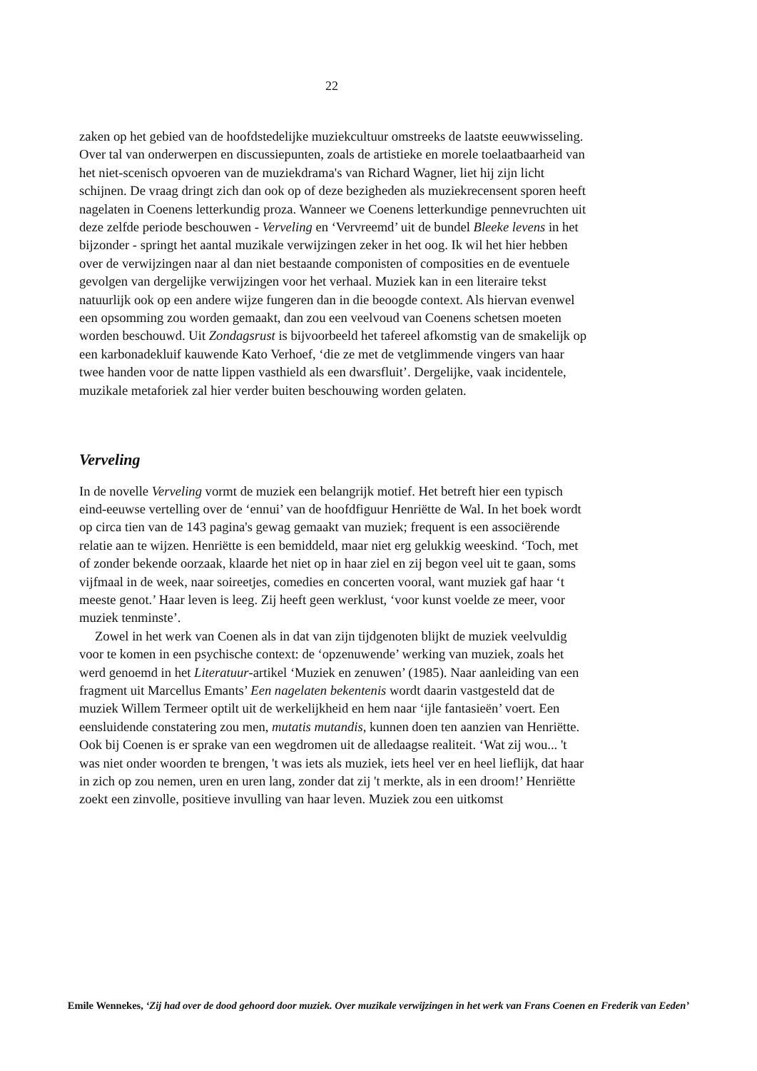22
zaken op het gebied van de hoofdstedelijke muziekcultuur omstreeks de laatste eeuwwisseling. Over tal van onderwerpen en discussiepunten, zoals de artistieke en morele toelaatbaarheid van het niet-scenisch opvoeren van de muziekdrama's van Richard Wagner, liet hij zijn licht schijnen. De vraag dringt zich dan ook op of deze bezigheden als muziekrecensent sporen heeft nagelaten in Coenens letterkundig proza. Wanneer we Coenens letterkundige pennevruchten uit deze zelfde periode beschouwen - Verveling en ‘Vervreemd’ uit de bundel Bleeke levens in het bijzonder - springt het aantal muzikale verwijzingen zeker in het oog. Ik wil het hier hebben over de verwijzingen naar al dan niet bestaande componisten of composities en de eventuele gevolgen van dergelijke verwijzingen voor het verhaal. Muziek kan in een literaire tekst natuurlijk ook op een andere wijze fungeren dan in die beoogde context. Als hiervan evenwel een opsomming zou worden gemaakt, dan zou een veelvoud van Coenens schetsen moeten worden beschouwd. Uit Zondagsrust is bijvoorbeeld het tafereel afkomstig van de smakelijk op een karbonadekluif kauwende Kato Verhoef, ‘die ze met de vetglimmende vingers van haar twee handen voor de natte lippen vasthield als een dwarsfluit’. Dergelijke, vaak incidentele, muzikale metaforiek zal hier verder buiten beschouwing worden gelaten.
Verveling
In de novelle Verveling vormt de muziek een belangrijk motief. Het betreft hier een typisch eind-eeuwse vertelling over de ‘ennui’ van de hoofdfiguur Henriëtte de Wal. In het boek wordt op circa tien van de 143 pagina's gewag gemaakt van muziek; frequent is een associërende relatie aan te wijzen. Henriëtte is een bemiddeld, maar niet erg gelukkig weeskind. ‘Toch, met of zonder bekende oorzaak, klaarde het niet op in haar ziel en zij begon veel uit te gaan, soms vijfmaal in de week, naar soireetjes, comedies en concerten vooral, want muziek gaf haar ‘t meeste genot.’ Haar leven is leeg. Zij heeft geen werklust, ‘voor kunst voelde ze meer, voor muziek tenminste’.
Zowel in het werk van Coenen als in dat van zijn tijdgenoten blijkt de muziek veelvuldig voor te komen in een psychische context: de ‘opzenuwende’ werking van muziek, zoals het werd genoemd in het Literatuur-artikel ‘Muziek en zenuwen’ (1985). Naar aanleiding van een fragment uit Marcellus Emants’ Een nagelaten bekentenis wordt daarin vastgesteld dat de muziek Willem Termeer optilt uit de werkelijkheid en hem naar ‘ijle fantasieën’ voert. Een eensluidende constatering zou men, mutatis mutandis, kunnen doen ten aanzien van Henriëtte. Ook bij Coenen is er sprake van een wegdromen uit de alledaagse realiteit. ‘Wat zij wou... 't was niet onder woorden te brengen, 't was iets als muziek, iets heel ver en heel lieflijk, dat haar in zich op zou nemen, uren en uren lang, zonder dat zij 't merkte, als in een droom!’ Henriëtte zoekt een zinvolle, positieve invulling van haar leven. Muziek zou een uitkomst
Emile Wennekes, ‘Zij had over de dood gehoord door muziek. Over muzikale verwijzingen in het werk van Frans Coenen en Frederik van Eeden’